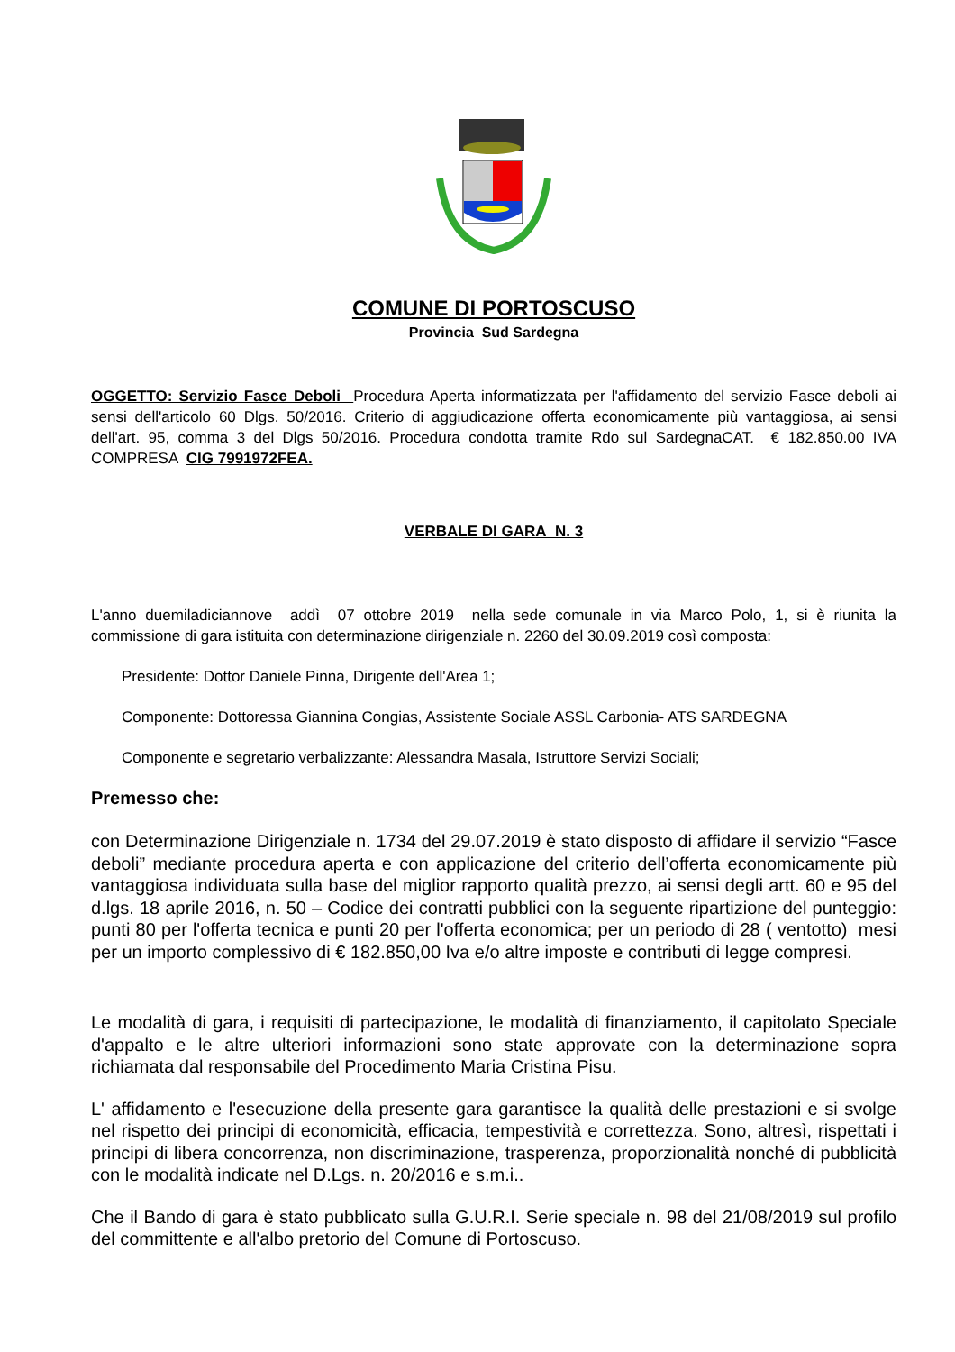COMUNE DI PORTOSCUSO
Provincia Sud Sardegna
OGGETTO: Servizio Fasce Deboli Procedura Aperta informatizzata per l'affidamento del servizio Fasce deboli ai sensi dell'articolo 60 Dlgs. 50/2016. Criterio di aggiudicazione offerta economicamente più vantaggiosa, ai sensi dell'art. 95, comma 3 del Dlgs 50/2016. Procedura condotta tramite Rdo sul SardegnaCAT. € 182.850.00 IVA COMPRESA CIG 7991972FEA.
VERBALE DI GARA N. 3
L'anno duemiladiciannove addì 07 ottobre 2019 nella sede comunale in via Marco Polo, 1, si è riunita la commissione di gara istituita con determinazione dirigenziale n. 2260 del 30.09.2019 così composta:
Presidente: Dottor Daniele Pinna, Dirigente dell'Area 1;
Componente: Dottoressa Giannina Congias, Assistente Sociale ASSL Carbonia- ATS SARDEGNA
Componente e segretario verbalizzante: Alessandra Masala, Istruttore Servizi Sociali;
Premesso che:
con Determinazione Dirigenziale n. 1734 del 29.07.2019 è stato disposto di affidare il servizio “Fasce deboli” mediante procedura aperta e con applicazione del criterio dell’offerta economicamente più vantaggiosa individuata sulla base del miglior rapporto qualità prezzo, ai sensi degli artt. 60 e 95 del d.lgs. 18 aprile 2016, n. 50 – Codice dei contratti pubblici con la seguente ripartizione del punteggio: punti 80 per l'offerta tecnica e punti 20 per l'offerta economica; per un periodo di 28 ( ventotto) mesi per un importo complessivo di € 182.850,00 Iva e/o altre imposte e contributi di legge compresi.
Le modalità di gara, i requisiti di partecipazione, le modalità di finanziamento, il capitolato Speciale d'appalto e le altre ulteriori informazioni sono state approvate con la determinazione sopra richiamata dal responsabile del Procedimento Maria Cristina Pisu.
L' affidamento e l'esecuzione della presente gara garantisce la qualità delle prestazioni e si svolge nel rispetto dei principi di economicità, efficacia, tempestività e correttezza. Sono, altresì, rispettati i principi di libera concorrenza, non discriminazione, trasperenza, proporzionalità nonché di pubblicità con le modalità indicate nel D.Lgs. n. 20/2016 e s.m.i..
Che il Bando di gara è stato pubblicato sulla G.U.R.I. Serie speciale n. 98 del 21/08/2019 sul profilo del committente e all'albo pretorio del Comune di Portoscuso.